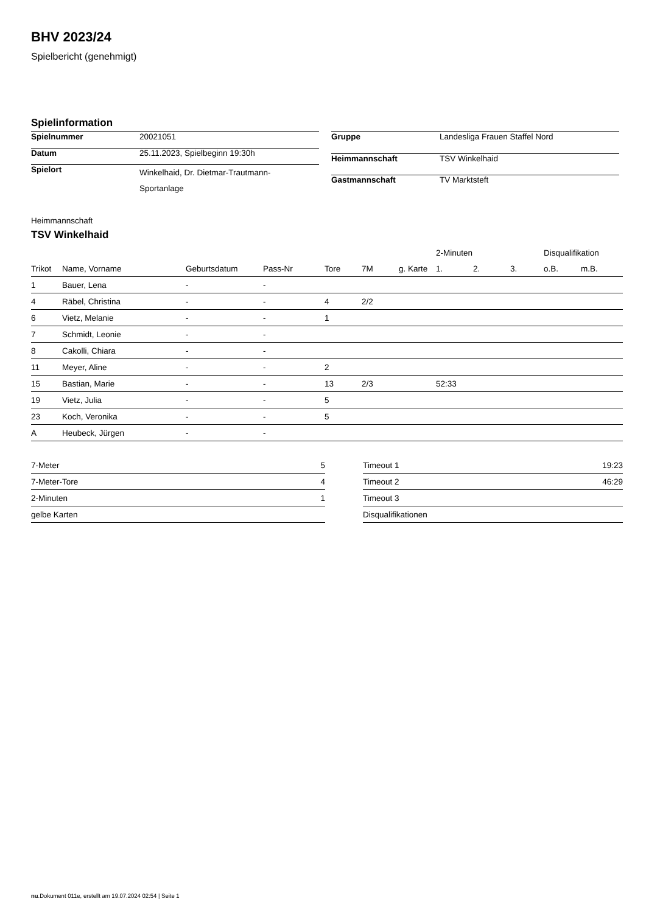BHV 2023/24
Spielbericht (genehmigt)
Spielinformation
| Spielnummer | 20021051 |
| Datum | 25.11.2023, Spielbeginn 19:30h |
| Spielort | Winkelhaid, Dr. Dietmar-Trautmann- Sportanlage |
| Gruppe | Landesliga Frauen Staffel Nord |
| Heimmannschaft | TSV Winkelhaid |
| Gastmannschaft | TV Marktsteft |
Heimmannschaft
TSV Winkelhaid
| | | | | | | | 2-Minuten | | | Disqualifikation | |
| --- | --- | --- | --- | --- | --- | --- | --- | --- | --- | --- | --- |
| Trikot | Name, Vorname | Geburtsdatum | Pass-Nr | Tore | 7M | g. Karte | 1. | 2. | 3. | o.B. | m.B. |
| 1 | Bauer, Lena | - | - | | | | | | | | |
| 4 | Räbel, Christina | - | - | 4 | 2/2 | | | | | | |
| 6 | Vietz, Melanie | - | - | 1 | | | | | | | |
| 7 | Schmidt, Leonie | - | - | | | | | | | | |
| 8 | Cakolli, Chiara | - | - | | | | | | | | |
| 11 | Meyer, Aline | - | - | 2 | | | | | | | |
| 15 | Bastian, Marie | - | - | 13 | 2/3 | | 52:33 | | | | |
| 19 | Vietz, Julia | - | - | 5 | | | | | | | |
| 23 | Koch, Veronika | - | - | 5 | | | | | | | |
| A | Heubeck, Jürgen | - | - | | | | | | | | |
| 7-Meter | 5 |
| 7-Meter-Tore | 4 |
| 2-Minuten | 1 |
| gelbe Karten | |
| Timeout 1 | 19:23 |
| Timeout 2 | 46:29 |
| Timeout 3 | |
| Disqualifikationen | |
nu.Dokument 011e, erstellt am 19.07.2024 02:54 | Seite 1